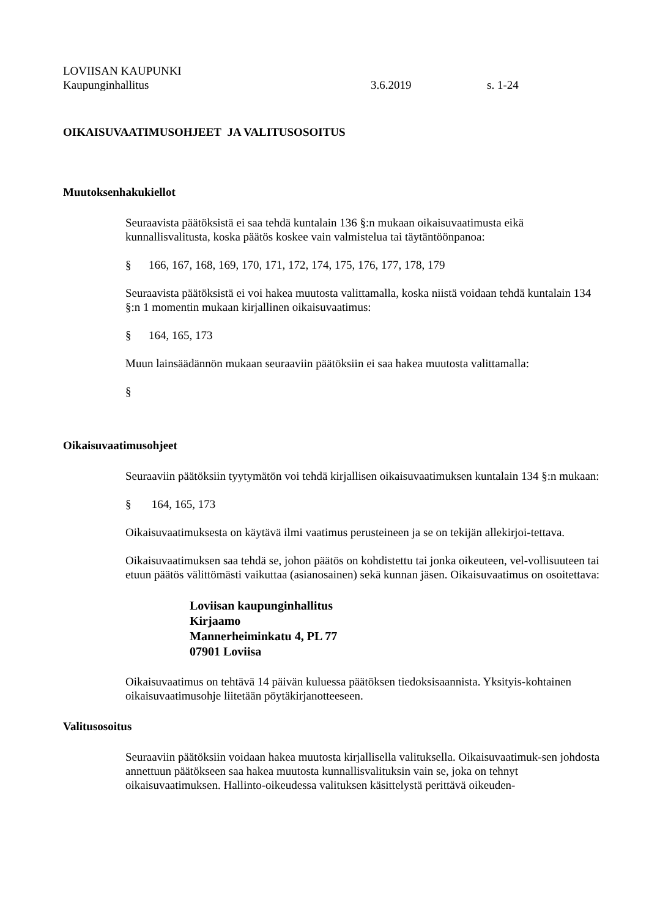LOVIISAN KAUPUNKI
Kaupunginhallitus 3.6.2019 s. 1-24
OIKAISUVAATIMUSOHJEET JA VALITUSOSOITUS
Muutoksenhakukiellot
Seuraavista päätöksistä ei saa tehdä kuntalain 136 §:n mukaan oikaisuvaatimusta eikä kunnallisvalitusta, koska päätös koskee vain valmistelua tai täytäntöönpanoa:
§ 166, 167, 168, 169, 170, 171, 172, 174, 175, 176, 177, 178, 179
Seuraavista päätöksistä ei voi hakea muutosta valittamalla, koska niistä voidaan tehdä kuntalain 134 §:n 1 momentin mukaan kirjallinen oikaisuvaatimus:
§ 164, 165, 173
Muun lainsäädännön mukaan seuraaviin päätöksiin ei saa hakea muutosta valittamalla:
§
Oikaisuvaatimusohjeet
Seuraaviin päätöksiin tyytymätön voi tehdä kirjallisen oikaisuvaatimuksen kuntalain 134 §:n mukaan:
§ 164, 165, 173
Oikaisuvaatimuksesta on käytävä ilmi vaatimus perusteineen ja se on tekijän allekirjoi-tettava.
Oikaisuvaatimuksen saa tehdä se, johon päätös on kohdistettu tai jonka oikeuteen, vel-vollisuuteen tai etuun päätös välittömästi vaikuttaa (asianosainen) sekä kunnan jäsen. Oikaisuvaatimus on osoitettava:
Loviisan kaupunginhallitus
Kirjaamo
Mannerheiminkatu 4, PL 77
07901 Loviisa
Oikaisuvaatimus on tehtävä 14 päivän kuluessa päätöksen tiedoksisaannista. Yksityis-kohtainen oikaisuvaatimusohje liitetään pöytäkirjanotteeseen.
Valitusosoitus
Seuraaviin päätöksiin voidaan hakea muutosta kirjallisella valituksella. Oikaisuvaatimuk-sen johdosta annettuun päätökseen saa hakea muutosta kunnallisvalituksin vain se, joka on tehnyt oikaisuvaatimuksen. Hallinto-oikeudessa valituksen käsittelystä perittävä oikeuden-